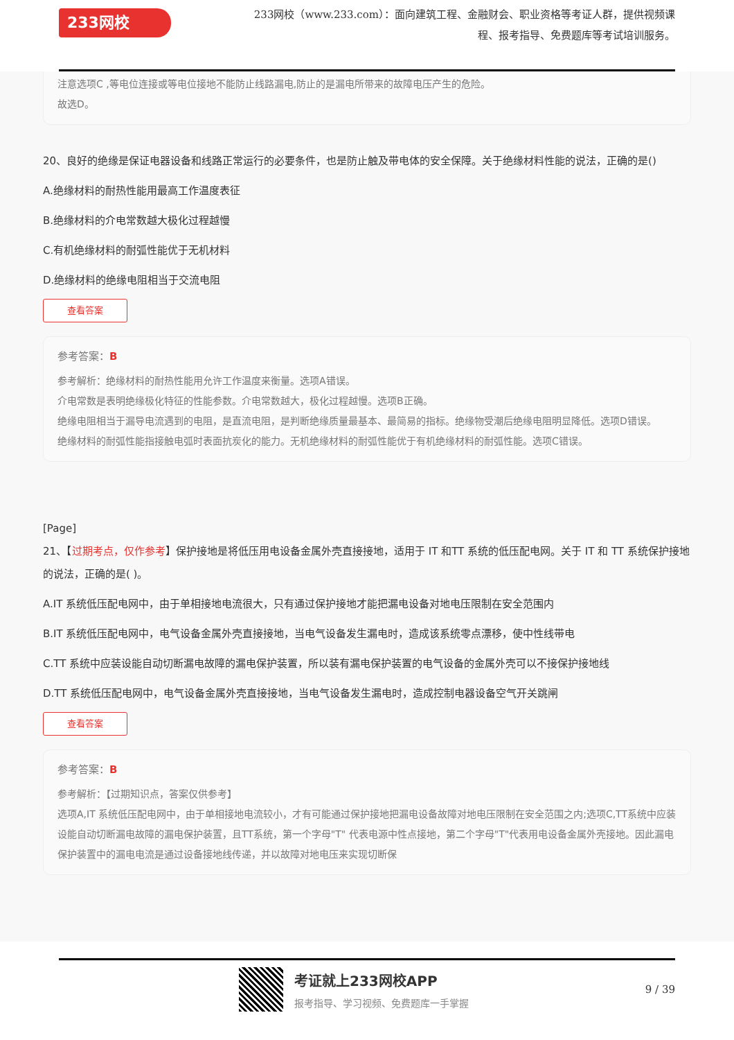233网校
233网校（www.233.com）：面向建筑工程、金融财会、职业资格等考证人群，提供视频课程、报考指导、免费题库等考试培训服务。
注意选项C ,等电位连接或等电位接地不能防止线路漏电,防止的是漏电所带来的故障电压产生的危险。
故选D。
20、良好的绝缘是保证电器设备和线路正常运行的必要条件，也是防止触及带电体的安全保障。关于绝缘材料性能的说法，正确的是()
A.绝缘材料的耐热性能用最高工作温度表征
B.绝缘材料的介电常数越大极化过程越慢
C.有机绝缘材料的耐弧性能优于无机材料
D.绝缘材料的绝缘电阻相当于交流电阻
查看答案
参考答案：B
参考解析：绝缘材料的耐热性能用允许工作温度来衡量。选项A错误。
介电常数是表明绝缘极化特征的性能参数。介电常数越大，极化过程越慢。选项B正确。
绝缘电阻相当于漏导电流遇到的电阻，是直流电阻，是判断绝缘质量最基本、最简易的指标。绝缘物受潮后绝缘电阻明显降低。选项D错误。
绝缘材料的耐弧性能指接触电弧时表面抗炭化的能力。无机绝缘材料的耐弧性能优于有机绝缘材料的耐弧性能。选项C错误。
[Page]
21、【过期考点，仅作参考】保护接地是将低压用电设备金属外壳直接接地，适用于 IT 和TT 系统的低压配电网。关于 IT 和 TT 系统保护接地的说法，正确的是( )。
A.IT 系统低压配电网中，由于单相接地电流很大，只有通过保护接地才能把漏电设备对地电压限制在安全范围内
B.IT 系统低压配电网中，电气设备金属外壳直接接地，当电气设备发生漏电时，造成该系统零点漂移，使中性线带电
C.TT 系统中应装设能自动切断漏电故障的漏电保护装置，所以装有漏电保护装置的电气设备的金属外壳可以不接保护接地线
D.TT 系统低压配电网中，电气设备金属外壳直接接地，当电气设备发生漏电时，造成控制电器设备空气开关跳闸
查看答案
参考答案：B
参考解析：【过期知识点，答案仅供参考】
选项A,IT 系统低压配电网中，由于单相接地电流较小，才有可能通过保护接地把漏电设备故障对地电压限制在安全范围之内;选项C,TT系统中应装设能自动切断漏电故障的漏电保护装置，且TT系统，第一个字母"T" 代表电源中性点接地，第二个字母"T"代表用电设备金属外壳接地。因此漏电保护装置中的漏电电流是通过设备接地线传递，并以故障对地电压来实现切断保
考证就上233网校APP
报考指导、学习视频、免费题库一手掌握
9 / 39